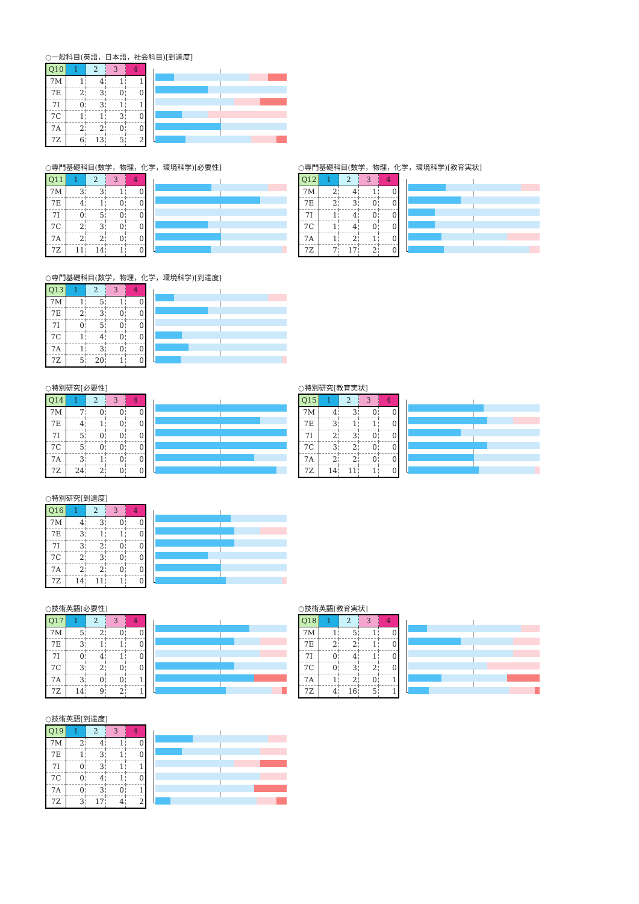○一般科目(英語，日本語，社会科目)[到達度]
| Q10 | 1 | 2 | 3 | 4 |
| --- | --- | --- | --- | --- |
| 7M | 1 | 4 | 1 | 1 |
| 7E | 2 | 3 | 0 | 0 |
| 7I | 0 | 3 | 1 | 1 |
| 7C | 1 | 1 | 3 | 0 |
| 7A | 2 | 2 | 0 | 0 |
| 7Z | 6 | 13 | 5 | 2 |
○専門基礎科目(数学，物理，化学，環境科学)[必要性]
| Q11 | 1 | 2 | 3 | 4 |
| --- | --- | --- | --- | --- |
| 7M | 3 | 3 | 1 | 0 |
| 7E | 4 | 1 | 0 | 0 |
| 7I | 0 | 5 | 0 | 0 |
| 7C | 2 | 3 | 0 | 0 |
| 7A | 2 | 2 | 0 | 0 |
| 7Z | 11 | 14 | 1 | 0 |
○専門基礎科目(数学，物理，化学，環境科学)[教育実状]
| Q12 | 1 | 2 | 3 | 4 |
| --- | --- | --- | --- | --- |
| 7M | 2 | 4 | 1 | 0 |
| 7E | 2 | 3 | 0 | 0 |
| 7I | 1 | 4 | 0 | 0 |
| 7C | 1 | 4 | 0 | 0 |
| 7A | 1 | 2 | 1 | 0 |
| 7Z | 7 | 17 | 2 | 0 |
○専門基礎科目(数学，物理，化学，環境科学)[到達度]
| Q13 | 1 | 2 | 3 | 4 |
| --- | --- | --- | --- | --- |
| 7M | 1 | 5 | 1 | 0 |
| 7E | 2 | 3 | 0 | 0 |
| 7I | 0 | 5 | 0 | 0 |
| 7C | 1 | 4 | 0 | 0 |
| 7A | 1 | 3 | 0 | 0 |
| 7Z | 5 | 20 | 1 | 0 |
○特別研究[必要性]
| Q14 | 1 | 2 | 3 | 4 |
| --- | --- | --- | --- | --- |
| 7M | 7 | 0 | 0 | 0 |
| 7E | 4 | 1 | 0 | 0 |
| 7I | 5 | 0 | 0 | 0 |
| 7C | 5 | 0 | 0 | 0 |
| 7A | 3 | 1 | 0 | 0 |
| 7Z | 24 | 2 | 0 | 0 |
○特別研究[教育実状]
| Q15 | 1 | 2 | 3 | 4 |
| --- | --- | --- | --- | --- |
| 7M | 4 | 3 | 0 | 0 |
| 7E | 3 | 1 | 1 | 0 |
| 7I | 2 | 3 | 0 | 0 |
| 7C | 3 | 2 | 0 | 0 |
| 7A | 2 | 2 | 0 | 0 |
| 7Z | 14 | 11 | 1 | 0 |
○特別研究[到達度]
| Q16 | 1 | 2 | 3 | 4 |
| --- | --- | --- | --- | --- |
| 7M | 4 | 3 | 0 | 0 |
| 7E | 3 | 1 | 1 | 0 |
| 7I | 3 | 2 | 0 | 0 |
| 7C | 2 | 3 | 0 | 0 |
| 7A | 2 | 2 | 0 | 0 |
| 7Z | 14 | 11 | 1 | 0 |
○技術英語[必要性]
| Q17 | 1 | 2 | 3 | 4 |
| --- | --- | --- | --- | --- |
| 7M | 5 | 2 | 0 | 0 |
| 7E | 3 | 1 | 1 | 0 |
| 7I | 0 | 4 | 1 | 0 |
| 7C | 3 | 2 | 0 | 0 |
| 7A | 3 | 0 | 0 | 1 |
| 7Z | 14 | 9 | 2 | 1 |
○技術英語[教育実状]
| Q18 | 1 | 2 | 3 | 4 |
| --- | --- | --- | --- | --- |
| 7M | 1 | 5 | 1 | 0 |
| 7E | 2 | 2 | 1 | 0 |
| 7I | 0 | 4 | 1 | 0 |
| 7C | 0 | 3 | 2 | 0 |
| 7A | 1 | 2 | 0 | 1 |
| 7Z | 4 | 16 | 5 | 1 |
○技術英語[到達度]
| Q19 | 1 | 2 | 3 | 4 |
| --- | --- | --- | --- | --- |
| 7M | 2 | 4 | 1 | 0 |
| 7E | 1 | 3 | 1 | 0 |
| 7I | 0 | 3 | 1 | 1 |
| 7C | 0 | 4 | 1 | 0 |
| 7A | 0 | 3 | 0 | 1 |
| 7Z | 3 | 17 | 4 | 2 |